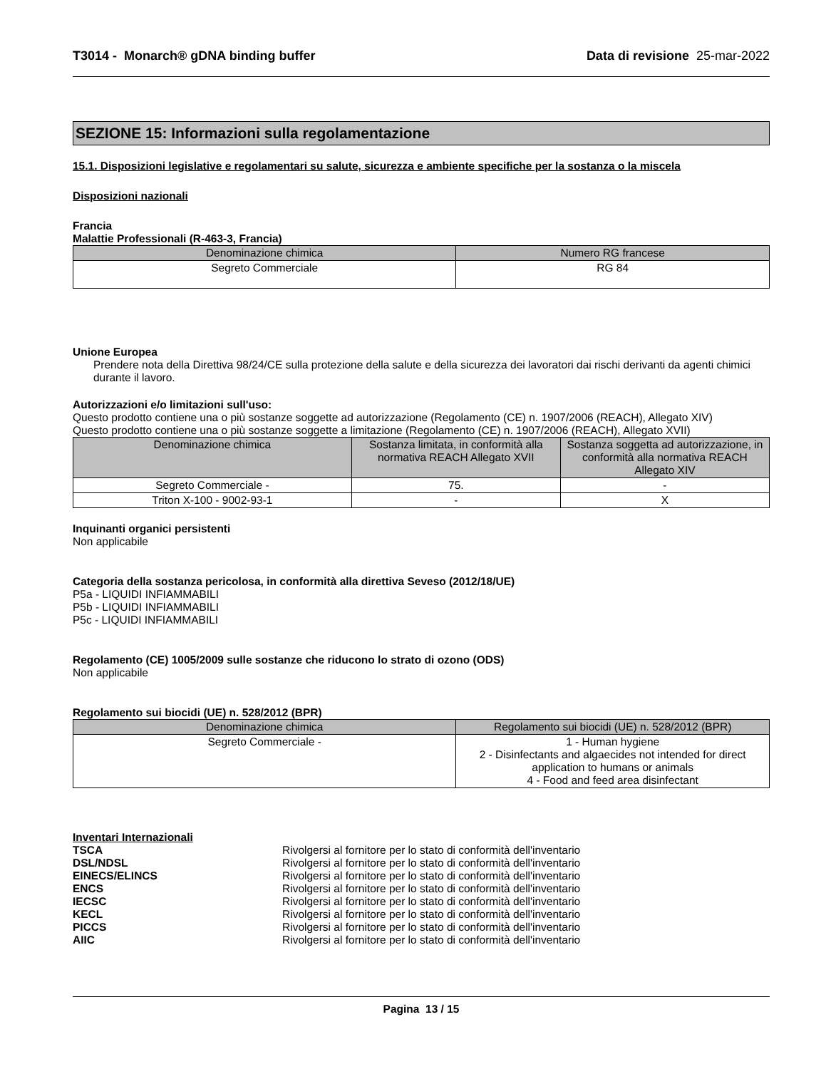T3014 - Monarch® gDNA binding buffer Data di revisione 25-mar-2022
SEZIONE 15: Informazioni sulla regolamentazione
15.1. Disposizioni legislative e regolamentari su salute, sicurezza e ambiente specifiche per la sostanza o la miscela
Disposizioni nazionali
Francia
Malattie Professionali (R-463-3, Francia)
| Denominazione chimica | Numero RG francese |
| --- | --- |
| Segreto Commerciale | RG 84 |
Unione Europea
Prendere nota della Direttiva 98/24/CE sulla protezione della salute e della sicurezza dei lavoratori dai rischi derivanti da agenti chimici durante il lavoro.
Autorizzazioni e/o limitazioni sull'uso:
Questo prodotto contiene una o più sostanze soggette ad autorizzazione (Regolamento (CE) n. 1907/2006 (REACH), Allegato XIV)
Questo prodotto contiene una o più sostanze soggette a limitazione (Regolamento (CE) n. 1907/2006 (REACH), Allegato XVII)
| Denominazione chimica | Sostanza limitata, in conformità alla normativa REACH Allegato XVII | Sostanza soggetta ad autorizzazione, in conformità alla normativa REACH Allegato XIV |
| --- | --- | --- |
| Segreto Commerciale - | 75. | - |
| Triton X-100 - 9002-93-1 | - | X |
Inquinanti organici persistenti
Non applicabile
Categoria della sostanza pericolosa, in conformità alla direttiva Seveso (2012/18/UE)
P5a - LIQUIDI INFIAMMABILI
P5b - LIQUIDI INFIAMMABILI
P5c - LIQUIDI INFIAMMABILI
Regolamento (CE) 1005/2009 sulle sostanze che riducono lo strato di ozono (ODS)
Non applicabile
Regolamento sui biocidi (UE) n. 528/2012 (BPR)
| Denominazione chimica | Regolamento sui biocidi (UE) n. 528/2012 (BPR) |
| --- | --- |
| Segreto Commerciale - | 1 - Human hygiene 2 - Disinfectants and algaecides not intended for direct application to humans or animals 4 - Food and feed area disinfectant |
Inventari Internazionali
TSCA Rivolgersi al fornitore per lo stato di conformità dell'inventario
DSL/NDSL Rivolgersi al fornitore per lo stato di conformità dell'inventario
EINECS/ELINCS Rivolgersi al fornitore per lo stato di conformità dell'inventario
ENCS Rivolgersi al fornitore per lo stato di conformità dell'inventario
IECSC Rivolgersi al fornitore per lo stato di conformità dell'inventario
KECL Rivolgersi al fornitore per lo stato di conformità dell'inventario
PICCS Rivolgersi al fornitore per lo stato di conformità dell'inventario
AIIC Rivolgersi al fornitore per lo stato di conformità dell'inventario
Pagina 13 / 15